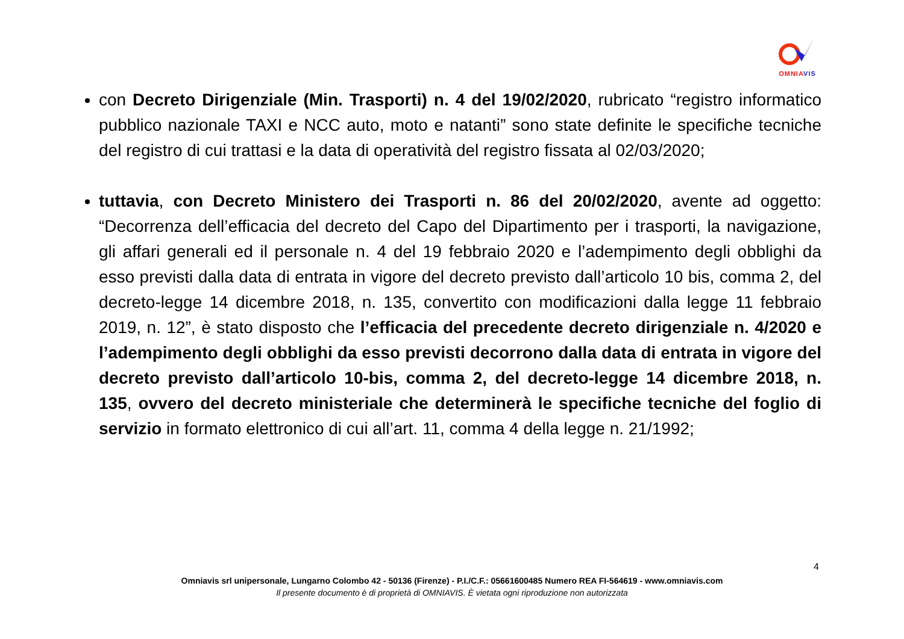OMNIA VIS
con Decreto Dirigenziale (Min. Trasporti) n. 4 del 19/02/2020, rubricato “registro informatico pubblico nazionale TAXI e NCC auto, moto e natanti” sono state definite le specifiche tecniche del registro di cui trattasi e la data di operatività del registro fissata al 02/03/2020;
tuttavia, con Decreto Ministero dei Trasporti n. 86 del 20/02/2020, avente ad oggetto: “Decorrenza dell’efficacia del decreto del Capo del Dipartimento per i trasporti, la navigazione, gli affari generali ed il personale n. 4 del 19 febbraio 2020 e l’adempimento degli obblighi da esso previsti dalla data di entrata in vigore del decreto previsto dall’articolo 10 bis, comma 2, del decreto-legge 14 dicembre 2018, n. 135, convertito con modificazioni dalla legge 11 febbraio 2019, n. 12”, è stato disposto che l’efficacia del precedente decreto dirigenziale n. 4/2020 e l’adempimento degli obblighi da esso previsti decorrono dalla data di entrata in vigore del decreto previsto dall’articolo 10-bis, comma 2, del decreto-legge 14 dicembre 2018, n. 135, ovvero del decreto ministeriale che determinerà le specifiche tecniche del foglio di servizio in formato elettronico di cui all’art. 11, comma 4 della legge n. 21/1992;
4
Omniavis srl unipersonale, Lungarno Colombo 42 - 50136 (Firenze) - P.I./C.F.: 05661600485 Numero REA FI-564619 - www.omniavis.com
Il presente documento è di proprietà di OMNIAVIS. È vietata ogni riproduzione non autorizzata